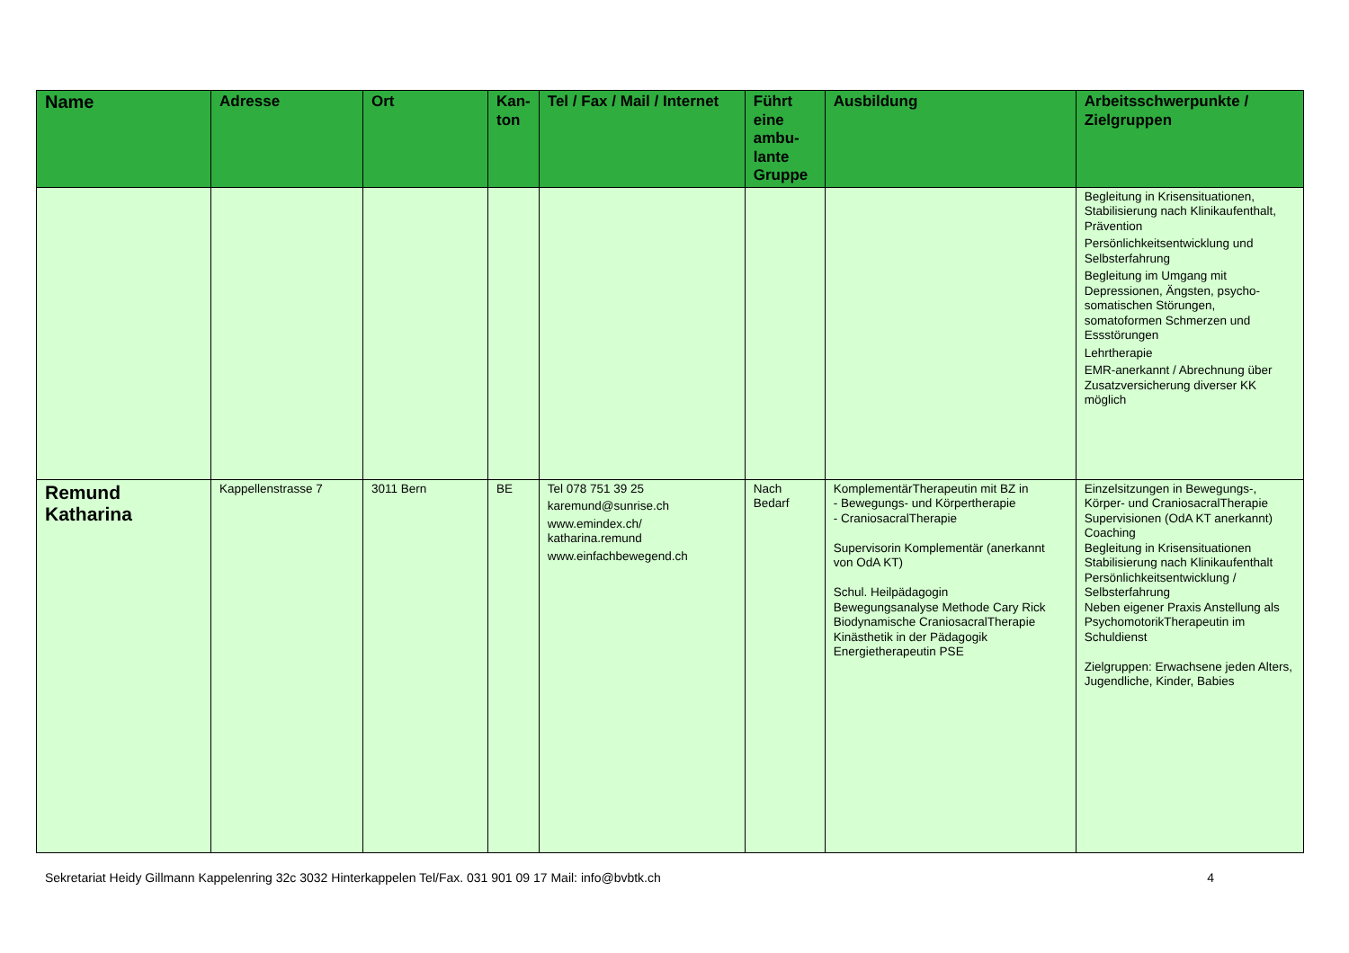| Name | Adresse | Ort | Kan-ton | Tel / Fax / Mail / Internet | Führt eine ambu-lante Gruppe | Ausbildung | Arbeitsschwerpunkte / Zielgruppen |
| --- | --- | --- | --- | --- | --- | --- | --- |
| | | | | | | | Begleitung in Krisensituationen, Stabilisierung nach Klinikaufenthalt, Prävention Persönlichkeitsentwicklung und Selbsterfahrung Begleitung im Umgang mit Depressionen, Ängsten, psycho-somatischen Störungen, somatoformen Schmerzen und Essstörungen Lehrtherapie EMR-anerkannt / Abrechnung über Zusatzversicherung diverser KK möglich |
| Remund Katharina | Kappellenstrasse 7 | 3011 Bern | BE | Tel 078 751 39 25 karemund@sunrise.ch www.emindex.ch/ katharina.remund www.einfachbewegend.ch | Nach Bedarf | KomplementärTherapeutin mit BZ in - Bewegungs- und Körpertherapie - CraniosacralTherapie Supervisorin Komplementär (anerkannt von OdA KT) Schul. Heilpädagogin Bewegungsanalyse Methode Cary Rick Biodynamische CraniosacralTherapie Kinästhetik in der Pädagogik Energietherapeutin PSE | Einzelsitzungen in Bewegungs-, Körper- und CraniosacralTherapie Supervisionen (OdA KT anerkannt) Coaching Begleitung in Krisensituationen Stabilisierung nach Klinikaufenthalt Persönlichkeitsentwicklung / Selbsterfahrung Neben eigener Praxis Anstellung als PsychomotorikTherapeutin im Schuldienst Zielgruppen: Erwachsene jeden Alters, Jugendliche, Kinder, Babies |
Sekretariat Heidy Gillmann Kappelenring 32c 3032 Hinterkappelen Tel/Fax. 031 901 09 17 Mail: info@bvbtk.ch 4